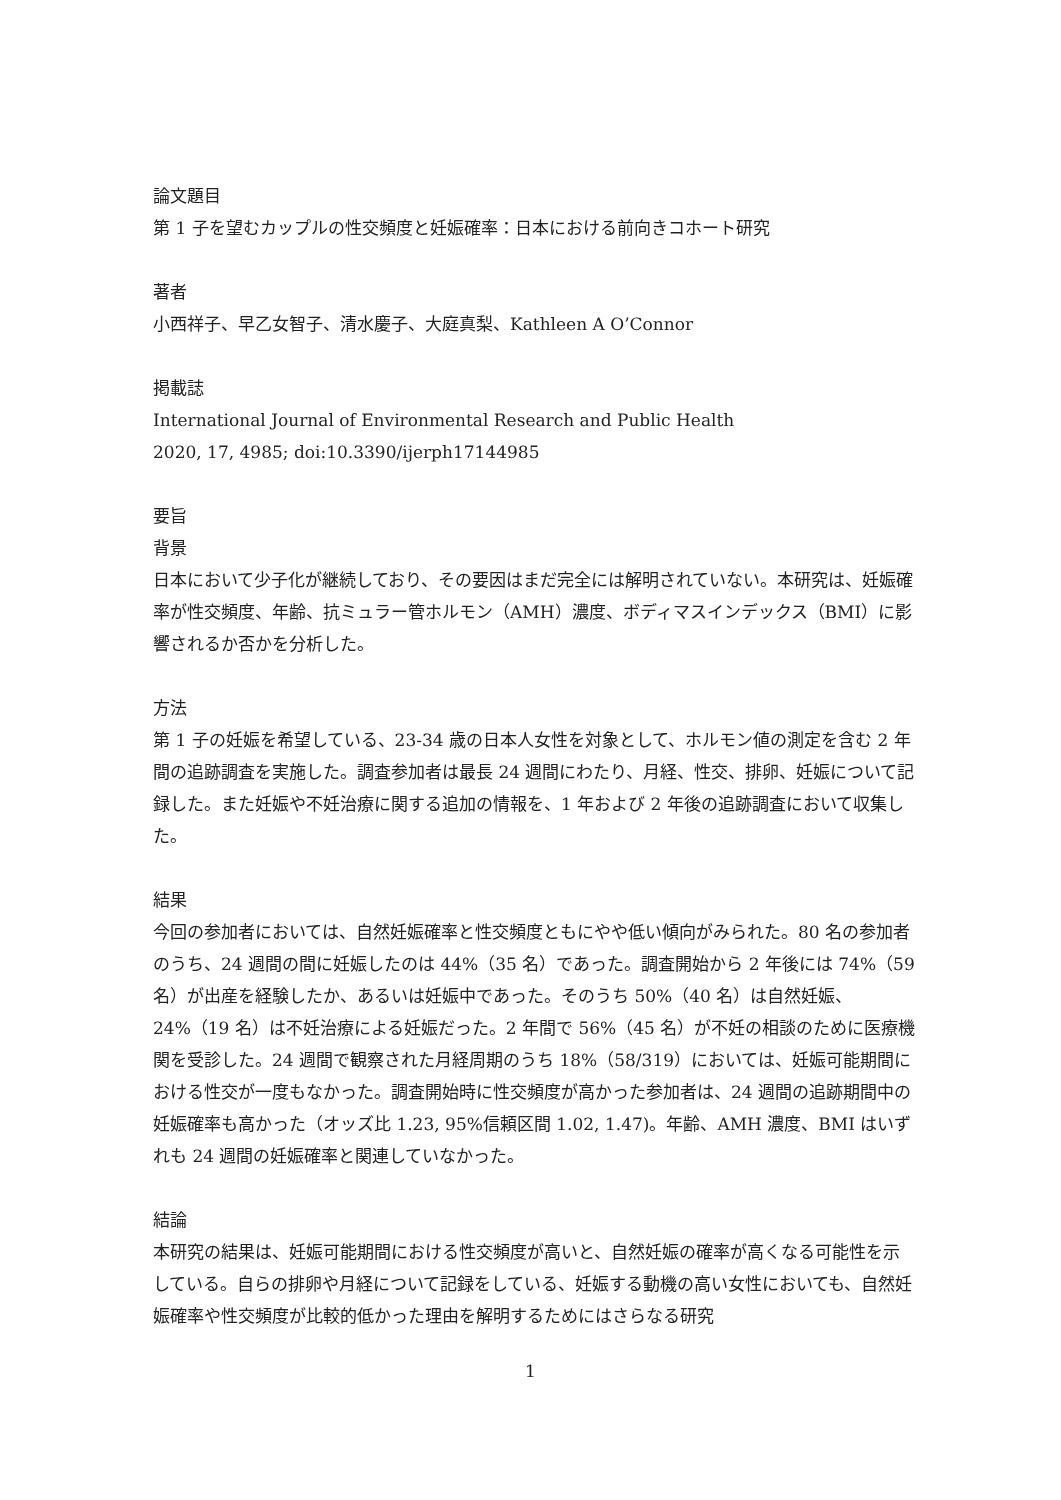論文題目
第 1 子を望むカップルの性交頻度と妊娠確率：日本における前向きコホート研究
著者
小西祥子、早乙女智子、清水慶子、大庭真梨、Kathleen A O’Connor
掲載誌
International Journal of Environmental Research and Public Health
2020, 17, 4985; doi:10.3390/ijerph17144985
要旨
背景
日本において少子化が継続しており、その要因はまだ完全には解明されていない。本研究は、妊娠確率が性交頻度、年齢、抗ミュラー管ホルモン（AMH）濃度、ボディマスインデックス（BMI）に影響されるか否かを分析した。
方法
第 1 子の妊娠を希望している、23-34 歳の日本人女性を対象として、ホルモン値の測定を含む 2 年間の追跡調査を実施した。調査参加者は最長 24 週間にわたり、月経、性交、排卵、妊娠について記録した。また妊娠や不妊治療に関する追加の情報を、1 年および 2 年後の追跡調査において収集した。
結果
今回の参加者においては、自然妊娠確率と性交頻度ともにやや低い傾向がみられた。80 名の参加者のうち、24 週間の間に妊娠したのは 44%（35 名）であった。調査開始から 2 年後には 74%（59 名）が出産を経験したか、あるいは妊娠中であった。そのうち 50%（40 名）は自然妊娠、24%（19 名）は不妊治療による妊娠だった。2 年間で 56%（45 名）が不妊の相談のために医療機関を受診した。24 週間で観察された月経周期のうち 18%（58/319）においては、妊娠可能期間における性交が一度もなかった。調査開始時に性交頻度が高かった参加者は、24 週間の追跡期間中の妊娠確率も高かった（オッズ比 1.23, 95%信頼区間 1.02, 1.47)。年齢、AMH 濃度、BMI はいずれも 24 週間の妊娠確率と関連していなかった。
結論
本研究の結果は、妊娠可能期間における性交頻度が高いと、自然妊娠の確率が高くなる可能性を示している。自らの排卵や月経について記録をしている、妊娠する動機の高い女性においても、自然妊娠確率や性交頻度が比較的低かった理由を解明するためにはさらなる研究
1